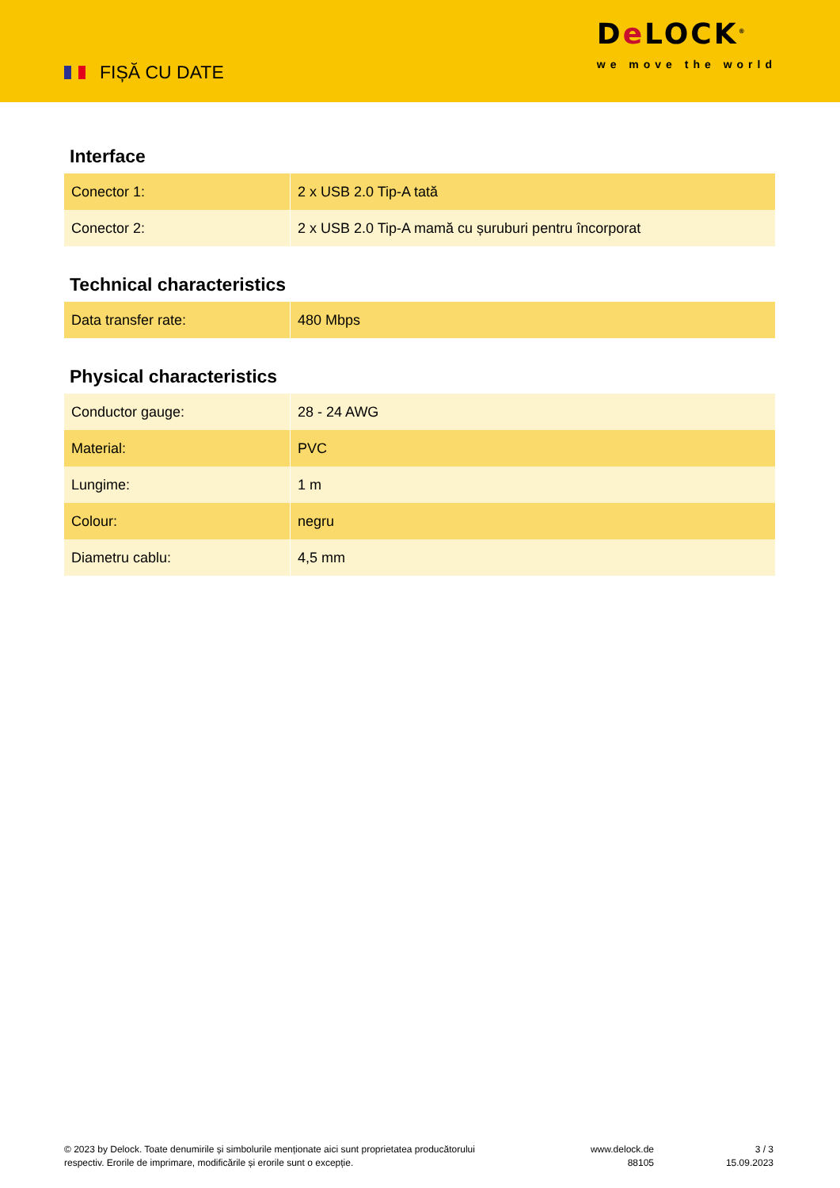FIȘĂ CU DATE
De LOCK<sup>®</sup>
we move the world
Interface
| Conector 1: | 2 x USB 2.0 Tip-A tată |
| Conector 2: | 2 x USB 2.0 Tip-A mamă cu șuruburi pentru încorporat |
Technical characteristics
| Data transfer rate: | 480 Mbps |
Physical characteristics
| Conductor gauge: | 28 - 24 AWG |
| Material: | PVC |
| Lungime: | 1 m |
| Colour: | negru |
| Diametru cablu: | 4,5 mm |
© 2023 by Delock. Toate denumirile și simbolurile menționate aici sunt proprietatea producătorului respectiv. Erorile de imprimare, modificările și erorile sunt o excepție.
www.delock.de
88105
3 / 3
15.09.2023